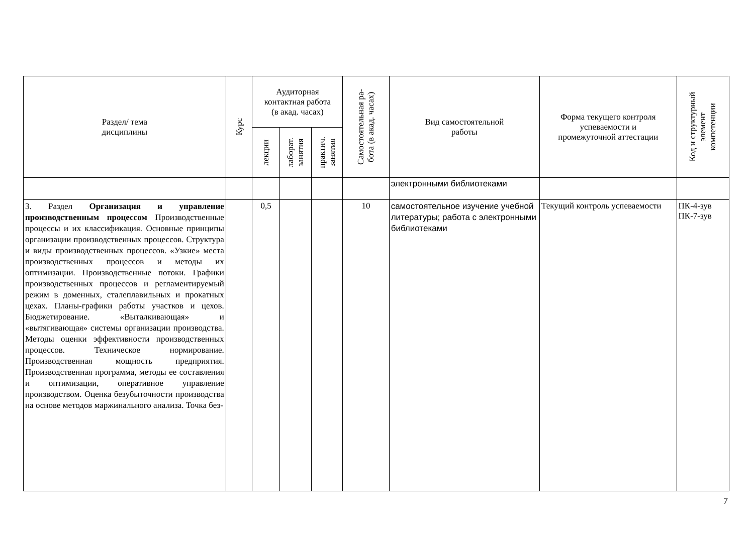| Раздел/ тема дисциплины | Курс | Аудиторная контактная работа (в акад. часах) | | | Самостоятельная ра- бота (в акад. часах) | Вид самостоятельной работы | Форма текущего контроля успеваемости и промежуточной аттестации | Код и структурный элемент компетенции |
| --- | --- | --- | --- | --- | --- | --- | --- | --- |
| | | лекции | лаборат. занятия | практич. занятия | | | | |
| | | | | | | электронными библиотеками | | |
| 3. Раздел Организация и управление производственным процессом Производственные процессы и их классификация. Основные принципы организации производственных процессов. Структура и виды производственных процессов. «Узкие» места производственных процессов и методы их оптимизации. Производственные потоки. Графики производственных процессов и регламентируемый режим в доменных, сталеплавильных и прокатных цехах. Планы-графики работы участков и цехов. Бюджетирование. «Выталкивающая» и «вытягивающая» системы организации производства. Методы оценки эффективности производственных процессов. Техническое нормирование. Производственная мощность предприятия. Производственная программа, методы ее составления и оптимизации, оперативное управление производством. Оценка безубыточности производства на основе методов маржинального анализа. Точка без- | | 0,5 | | | 10 | самостоятельное изучение учебной литературы; работа с электронными библиотеками | Текущий контроль успеваемости | ПК-4-зув ПК-7-зув |
7